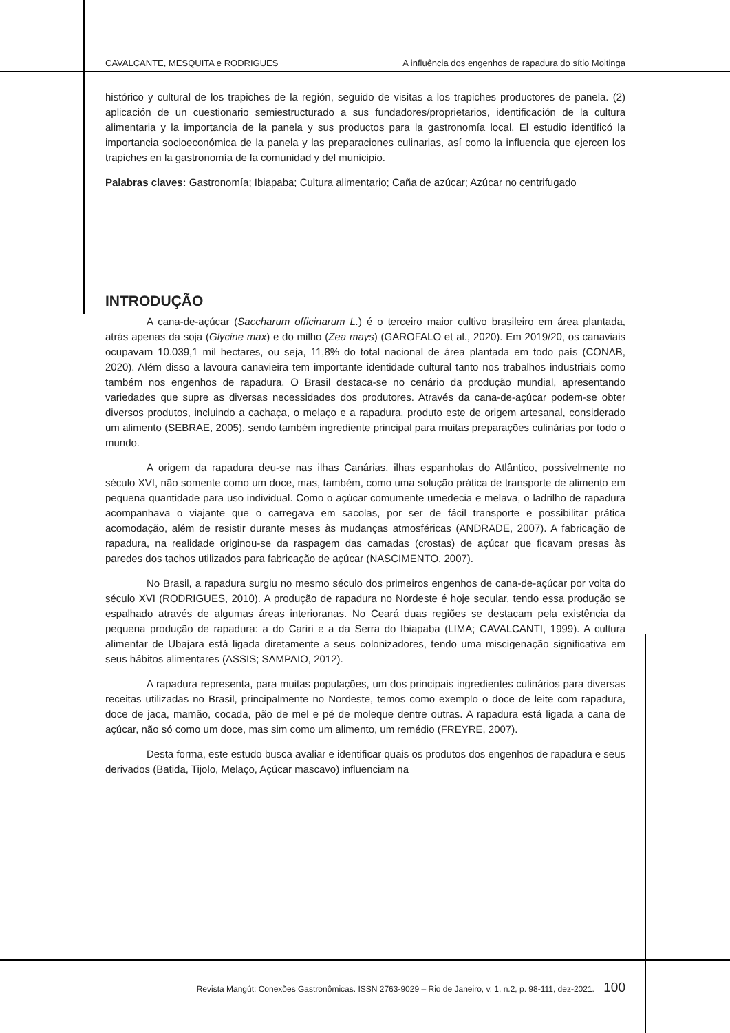CAVALCANTE, MESQUITA e RODRIGUES A influência dos engenhos de rapadura do sítio Moitinga
histórico y cultural de los trapiches de la región, seguido de visitas a los trapiches productores de panela. (2) aplicación de un cuestionario semiestructurado a sus fundadores/proprietarios, identificación de la cultura alimentaria y la importancia de la panela y sus productos para la gastronomía local. El estudio identificó la importancia socioeconómica de la panela y las preparaciones culinarias, así como la influencia que ejercen los trapiches en la gastronomía de la comunidad y del municipio.
Palabras claves: Gastronomía; Ibiapaba; Cultura alimentario; Caña de azúcar; Azúcar no centrifugado
INTRODUÇÃO
A cana-de-açúcar (Saccharum officinarum L.) é o terceiro maior cultivo brasileiro em área plantada, atrás apenas da soja (Glycine max) e do milho (Zea mays) (GAROFALO et al., 2020). Em 2019/20, os canaviais ocupavam 10.039,1 mil hectares, ou seja, 11,8% do total nacional de área plantada em todo país (CONAB, 2020). Além disso a lavoura canavieira tem importante identidade cultural tanto nos trabalhos industriais como também nos engenhos de rapadura. O Brasil destaca-se no cenário da produção mundial, apresentando variedades que supre as diversas necessidades dos produtores. Através da cana-de-açúcar podem-se obter diversos produtos, incluindo a cachaça, o melaço e a rapadura, produto este de origem artesanal, considerado um alimento (SEBRAE, 2005), sendo também ingrediente principal para muitas preparações culinárias por todo o mundo.
A origem da rapadura deu-se nas ilhas Canárias, ilhas espanholas do Atlântico, possivelmente no século XVI, não somente como um doce, mas, também, como uma solução prática de transporte de alimento em pequena quantidade para uso individual. Como o açúcar comumente umedecia e melava, o ladrilho de rapadura acompanhava o viajante que o carregava em sacolas, por ser de fácil transporte e possibilitar prática acomodação, além de resistir durante meses às mudanças atmosféricas (ANDRADE, 2007). A fabricação de rapadura, na realidade originou-se da raspagem das camadas (crostas) de açúcar que ficavam presas às paredes dos tachos utilizados para fabricação de açúcar (NASCIMENTO, 2007).
No Brasil, a rapadura surgiu no mesmo século dos primeiros engenhos de cana-de-açúcar por volta do século XVI (RODRIGUES, 2010). A produção de rapadura no Nordeste é hoje secular, tendo essa produção se espalhado através de algumas áreas interioranas. No Ceará duas regiões se destacam pela existência da pequena produção de rapadura: a do Cariri e a da Serra do Ibiapaba (LIMA; CAVALCANTI, 1999). A cultura alimentar de Ubajara está ligada diretamente a seus colonizadores, tendo uma miscigenação significativa em seus hábitos alimentares (ASSIS; SAMPAIO, 2012).
A rapadura representa, para muitas populações, um dos principais ingredientes culinários para diversas receitas utilizadas no Brasil, principalmente no Nordeste, temos como exemplo o doce de leite com rapadura, doce de jaca, mamão, cocada, pão de mel e pé de moleque dentre outras. A rapadura está ligada a cana de açúcar, não só como um doce, mas sim como um alimento, um remédio (FREYRE, 2007).
Desta forma, este estudo busca avaliar e identificar quais os produtos dos engenhos de rapadura e seus derivados (Batida, Tijolo, Melaço, Açúcar mascavo) influenciam na
Revista Mangút: Conexões Gastronômicas. ISSN 2763-9029 – Rio de Janeiro, v. 1, n.2, p. 98-111, dez-2021. 100